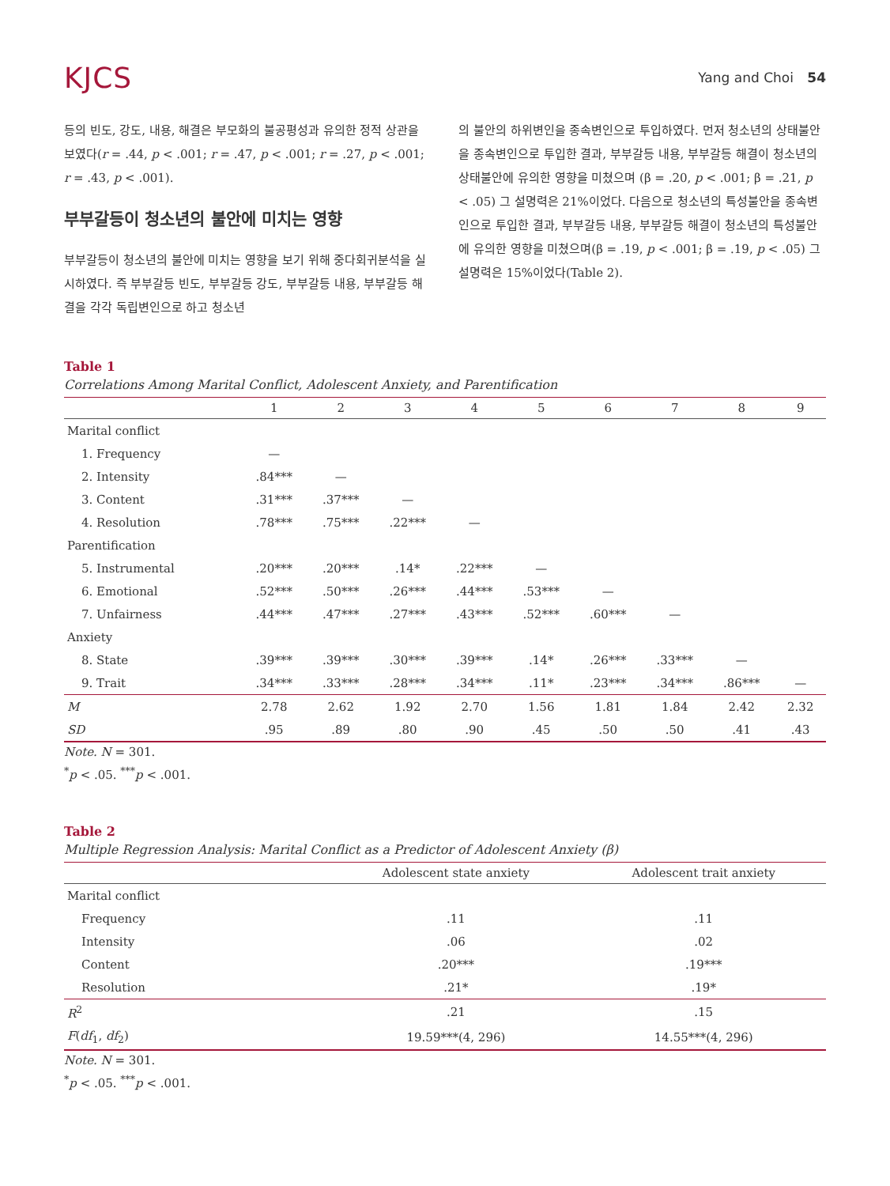KJCS
Yang and Choi 54
등의 빈도, 강도, 내용, 해결은 부모화의 불공평성과 유의한 정적 상관을 보였다(r = .44, p < .001; r = .47, p < .001; r = .27, p < .001; r = .43, p < .001).
부부갈등이 청소년의 불안에 미치는 영향
부부갈등이 청소년의 불안에 미치는 영향을 보기 위해 중다회귀분석을 실시하였다. 즉 부부갈등 빈도, 부부갈등 강도, 부부갈등 내용, 부부갈등 해결을 각각 독립변인으로 하고 청소년
의 불안의 하위변인을 종속변인으로 투입하였다. 먼저 청소년의 상태불안을 종속변인으로 투입한 결과, 부부갈등 내용, 부부갈등 해결이 청소년의 상태불안에 유의한 영향을 미쳤으며 (β = .20, p < .001; β = .21, p < .05) 그 설명력은 21%이었다. 다음으로 청소년의 특성불안을 종속변인으로 투입한 결과, 부부갈등 내용, 부부갈등 해결이 청소년의 특성불안에 유의한 영향을 미쳤으며(β = .19, p < .001; β = .19, p < .05) 그 설명력은 15%이었다(Table 2).
Table 1
Correlations Among Marital Conflict, Adolescent Anxiety, and Parentification
| | 1 | 2 | 3 | 4 | 5 | 6 | 7 | 8 | 9 |
| --- | --- | --- | --- | --- | --- | --- | --- | --- | --- |
| Marital conflict | | | | | | | | | |
| 1. Frequency | — | | | | | | | | |
| 2. Intensity | .84*** | — | | | | | | | |
| 3. Content | .31*** | .37*** | — | | | | | | |
| 4. Resolution | .78*** | .75*** | .22*** | — | | | | | |
| Parentification | | | | | | | | | |
| 5. Instrumental | .20*** | .20*** | .14* | .22*** | — | | | | |
| 6. Emotional | .52*** | .50*** | .26*** | .44*** | .53*** | — | | | |
| 7. Unfairness | .44*** | .47*** | .27*** | .43*** | .52*** | .60*** | — | | |
| Anxiety | | | | | | | | | |
| 8. State | .39*** | .39*** | .30*** | .39*** | .14* | .26*** | .33*** | — | |
| 9. Trait | .34*** | .33*** | .28*** | .34*** | .11* | .23*** | .34*** | .86*** | — |
| M | 2.78 | 2.62 | 1.92 | 2.70 | 1.56 | 1.81 | 1.84 | 2.42 | 2.32 |
| SD | .95 | .89 | .80 | .90 | .45 | .50 | .50 | .41 | .43 |
Note. N = 301.
<sup>*</sup> p < .05. <sup>***</sup>p < .001.
Table 2
Multiple Regression Analysis: Marital Conflict as a Predictor of Adolescent Anxiety (β)
| | Adolescent state anxiety | Adolescent trait anxiety |
| --- | --- | --- |
| Marital conflict | | |
| Frequency | .11 | .11 |
| Intensity | .06 | .02 |
| Content | .20*** | .19*** |
| Resolution | .21* | .19* |
| R<sup>2</sup> | .21 | .15 |
| F ( df<sub>1</sub>, df<sub>2</sub>) | 19.59***(4, 296) | 14.55***(4, 296) |
Note. N = 301.
<sup>*</sup> p < .05. <sup>***</sup>p < .001.